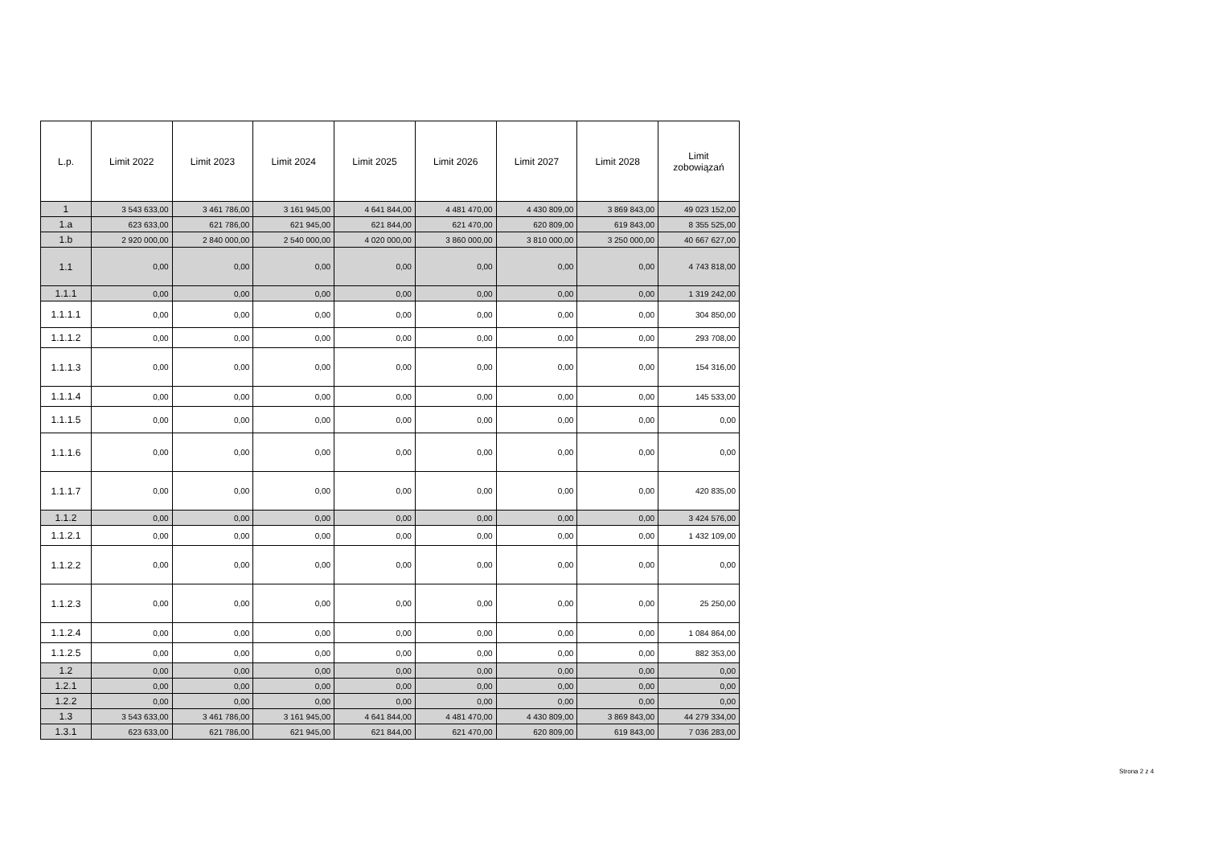| L.p. | Limit 2022 | Limit 2023 | Limit 2024 | Limit 2025 | Limit 2026 | Limit 2027 | Limit 2028 | Limit zobowiązań |
| --- | --- | --- | --- | --- | --- | --- | --- | --- |
| 1 | 3 543 633,00 | 3 461 786,00 | 3 161 945,00 | 4 641 844,00 | 4 481 470,00 | 4 430 809,00 | 3 869 843,00 | 49 023 152,00 |
| 1.a | 623 633,00 | 621 786,00 | 621 945,00 | 621 844,00 | 621 470,00 | 620 809,00 | 619 843,00 | 8 355 525,00 |
| 1.b | 2 920 000,00 | 2 840 000,00 | 2 540 000,00 | 4 020 000,00 | 3 860 000,00 | 3 810 000,00 | 3 250 000,00 | 40 667 627,00 |
| 1.1 | 0,00 | 0,00 | 0,00 | 0,00 | 0,00 | 0,00 | 0,00 | 4 743 818,00 |
| 1.1.1 | 0,00 | 0,00 | 0,00 | 0,00 | 0,00 | 0,00 | 0,00 | 1 319 242,00 |
| 1.1.1.1 | 0,00 | 0,00 | 0,00 | 0,00 | 0,00 | 0,00 | 0,00 | 304 850,00 |
| 1.1.1.2 | 0,00 | 0,00 | 0,00 | 0,00 | 0,00 | 0,00 | 0,00 | 293 708,00 |
| 1.1.1.3 | 0,00 | 0,00 | 0,00 | 0,00 | 0,00 | 0,00 | 0,00 | 154 316,00 |
| 1.1.1.4 | 0,00 | 0,00 | 0,00 | 0,00 | 0,00 | 0,00 | 0,00 | 145 533,00 |
| 1.1.1.5 | 0,00 | 0,00 | 0,00 | 0,00 | 0,00 | 0,00 | 0,00 | 0,00 |
| 1.1.1.6 | 0,00 | 0,00 | 0,00 | 0,00 | 0,00 | 0,00 | 0,00 | 0,00 |
| 1.1.1.7 | 0,00 | 0,00 | 0,00 | 0,00 | 0,00 | 0,00 | 0,00 | 420 835,00 |
| 1.1.2 | 0,00 | 0,00 | 0,00 | 0,00 | 0,00 | 0,00 | 0,00 | 3 424 576,00 |
| 1.1.2.1 | 0,00 | 0,00 | 0,00 | 0,00 | 0,00 | 0,00 | 0,00 | 1 432 109,00 |
| 1.1.2.2 | 0,00 | 0,00 | 0,00 | 0,00 | 0,00 | 0,00 | 0,00 | 0,00 |
| 1.1.2.3 | 0,00 | 0,00 | 0,00 | 0,00 | 0,00 | 0,00 | 0,00 | 25 250,00 |
| 1.1.2.4 | 0,00 | 0,00 | 0,00 | 0,00 | 0,00 | 0,00 | 0,00 | 1 084 864,00 |
| 1.1.2.5 | 0,00 | 0,00 | 0,00 | 0,00 | 0,00 | 0,00 | 0,00 | 882 353,00 |
| 1.2 | 0,00 | 0,00 | 0,00 | 0,00 | 0,00 | 0,00 | 0,00 | 0,00 |
| 1.2.1 | 0,00 | 0,00 | 0,00 | 0,00 | 0,00 | 0,00 | 0,00 | 0,00 |
| 1.2.2 | 0,00 | 0,00 | 0,00 | 0,00 | 0,00 | 0,00 | 0,00 | 0,00 |
| 1.3 | 3 543 633,00 | 3 461 786,00 | 3 161 945,00 | 4 641 844,00 | 4 481 470,00 | 4 430 809,00 | 3 869 843,00 | 44 279 334,00 |
| 1.3.1 | 623 633,00 | 621 786,00 | 621 945,00 | 621 844,00 | 621 470,00 | 620 809,00 | 619 843,00 | 7 036 283,00 |
Strona 2 z 4